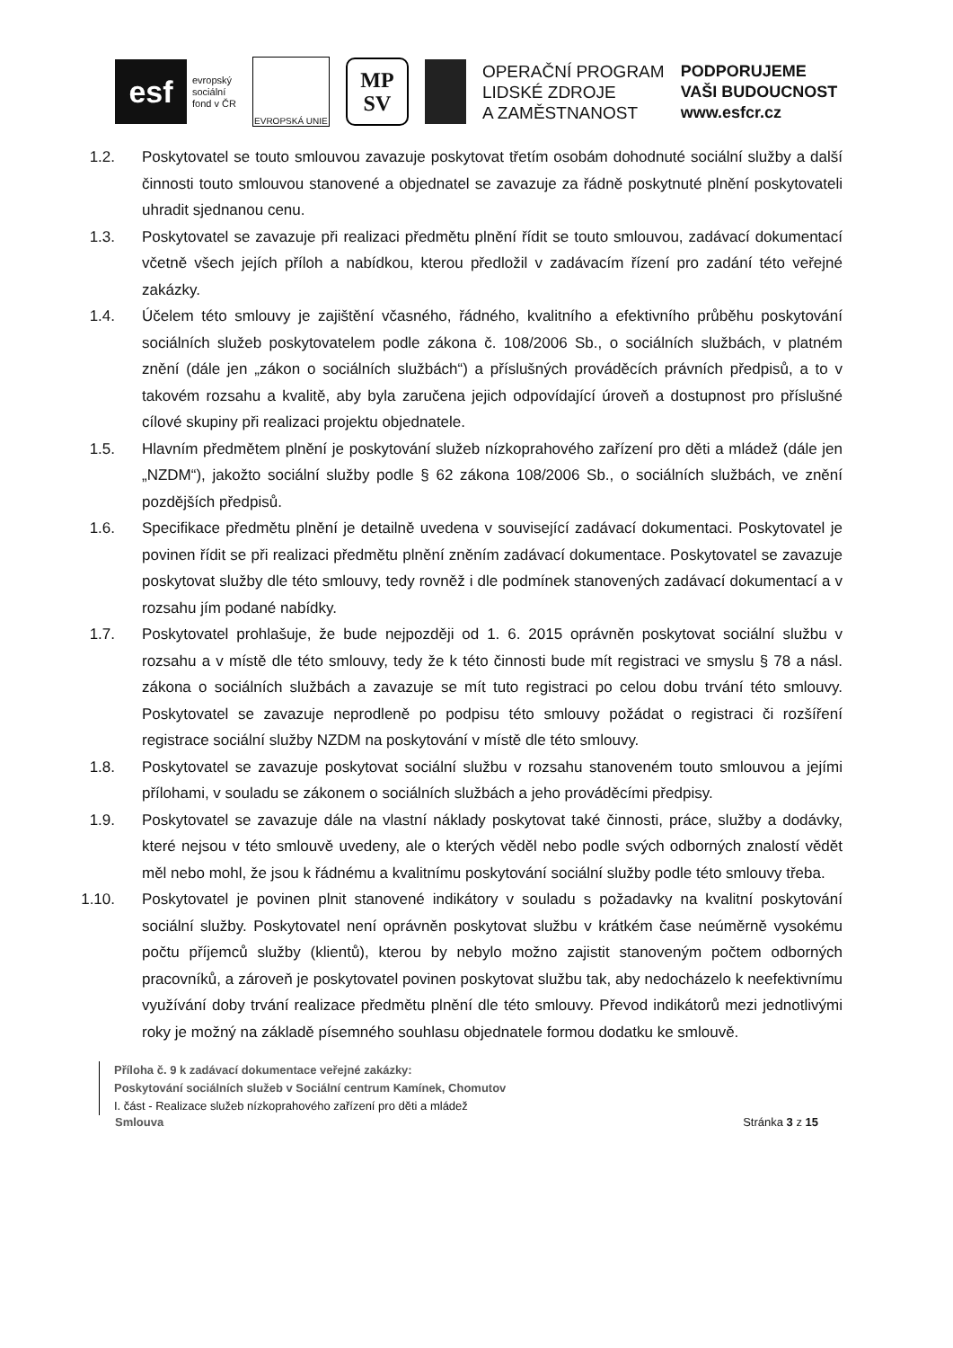esf
evropský
sociální
fond v ČR
EVROPSKÁ UNIE
MP
SV
OPERAČNÍ PROGRAM
LIDSKÉ ZDROJE
A ZAMĚSTNANOST
PODPORUJEME
VAŠI BUDOUCNOST
www.esfcr.cz
1.2. Poskytovatel se touto smlouvou zavazuje poskytovat třetím osobám dohodnuté sociální služby a další činnosti touto smlouvou stanovené a objednatel se zavazuje za řádně poskytnuté plnění poskytovateli uhradit sjednanou cenu.
1.3. Poskytovatel se zavazuje při realizaci předmětu plnění řídit se touto smlouvou, zadávací dokumentací včetně všech jejích příloh a nabídkou, kterou předložil v zadávacím řízení pro zadání této veřejné zakázky.
1.4. Účelem této smlouvy je zajištění včasného, řádného, kvalitního a efektivního průběhu poskytování sociálních služeb poskytovatelem podle zákona č. 108/2006 Sb., o sociálních službách, v platném znění (dále jen „zákon o sociálních službách“) a příslušných prováděcích právních předpisů, a to v takovém rozsahu a kvalitě, aby byla zaručena jejich odpovídající úroveň a dostupnost pro příslušné cílové skupiny při realizaci projektu objednatele.
1.5. Hlavním předmětem plnění je poskytování služeb nízkoprahového zařízení pro děti a mládež (dále jen „NZDM“), jakožto sociální služby podle § 62 zákona 108/2006 Sb., o sociálních službách, ve znění pozdějších předpisů.
1.6. Specifikace předmětu plnění je detailně uvedena v související zadávací dokumentaci. Poskytovatel je povinen řídit se při realizaci předmětu plnění zněním zadávací dokumentace. Poskytovatel se zavazuje poskytovat služby dle této smlouvy, tedy rovněž i dle podmínek stanovených zadávací dokumentací a v rozsahu jím podané nabídky.
1.7. Poskytovatel prohlašuje, že bude nejpozději od 1. 6. 2015 oprávněn poskytovat sociální službu v rozsahu a v místě dle této smlouvy, tedy že k této činnosti bude mít registraci ve smyslu § 78 a násl. zákona o sociálních službách a zavazuje se mít tuto registraci po celou dobu trvání této smlouvy. Poskytovatel se zavazuje neprodleně po podpisu této smlouvy požádat o registraci či rozšíření registrace sociální služby NZDM na poskytování v místě dle této smlouvy.
1.8. Poskytovatel se zavazuje poskytovat sociální službu v rozsahu stanoveném touto smlouvou a jejími přílohami, v souladu se zákonem o sociálních službách a jeho prováděcími předpisy.
1.9. Poskytovatel se zavazuje dále na vlastní náklady poskytovat také činnosti, práce, služby a dodávky, které nejsou v této smlouvě uvedeny, ale o kterých věděl nebo podle svých odborných znalostí vědět měl nebo mohl, že jsou k řádnému a kvalitnímu poskytování sociální služby podle této smlouvy třeba.
1.10. Poskytovatel je povinen plnit stanovené indikátory v souladu s požadavky na kvalitní poskytování sociální služby. Poskytovatel není oprávněn poskytovat službu v krátkém čase neúměrně vysokému počtu příjemců služby (klientů), kterou by nebylo možno zajistit stanoveným počtem odborných pracovníků, a zároveň je poskytovatel povinen poskytovat službu tak, aby nedocházelo k neefektivnímu využívání doby trvání realizace předmětu plnění dle této smlouvy. Převod indikátorů mezi jednotlivými roky je možný na základě písemného souhlasu objednatele formou dodatku ke smlouvě.
Příloha č. 9 k zadávací dokumentace veřejné zakázky:
Poskytování sociálních služeb v Sociální centrum Kamínek, Chomutov
I. část - Realizace služeb nízkoprahového zařízení pro děti a mládež
Smlouva Stránka 3 z 15